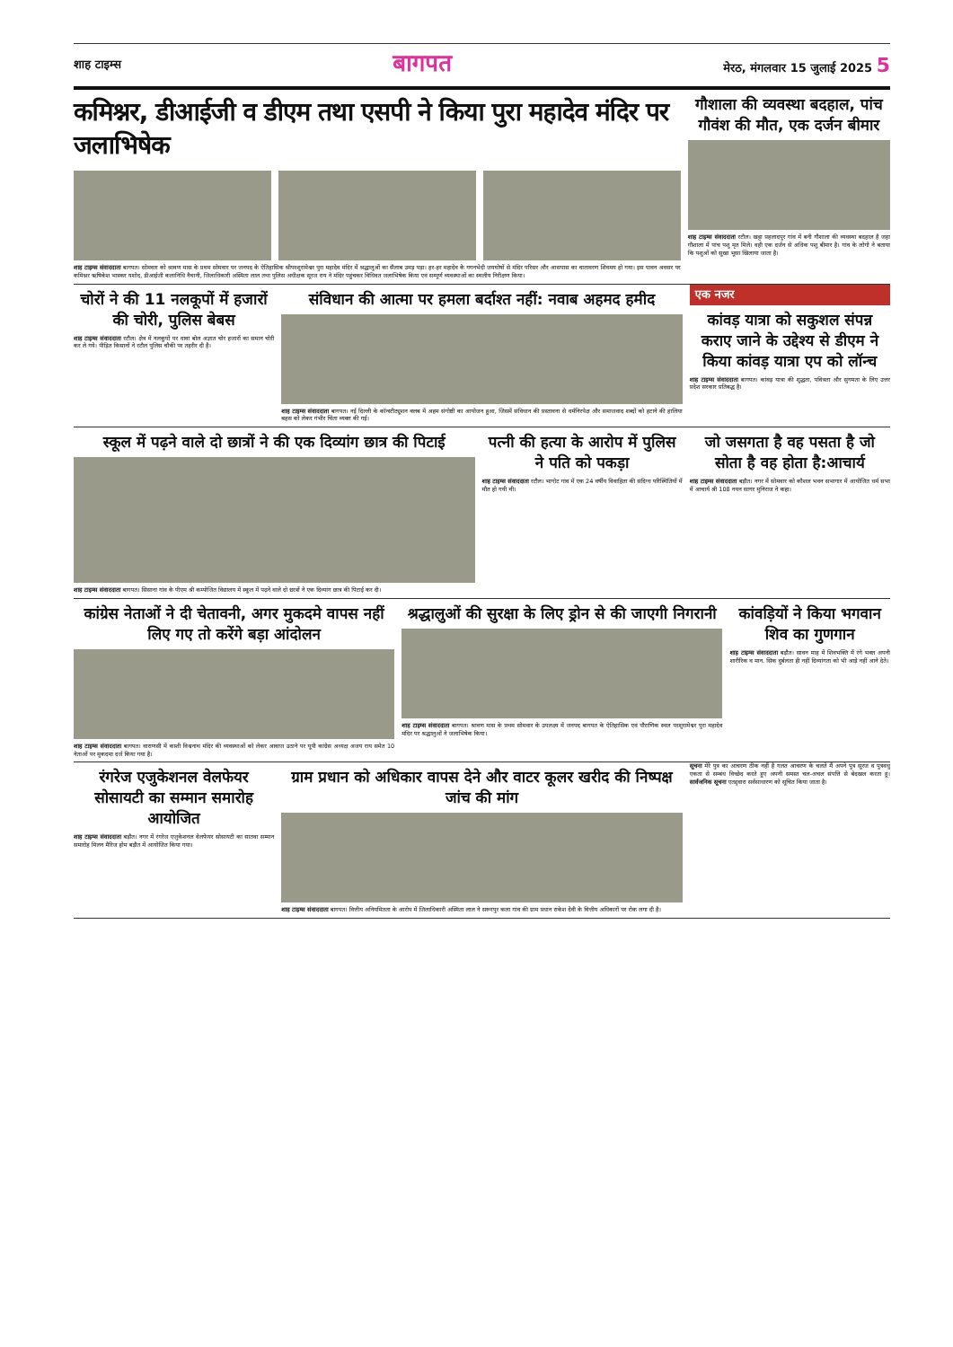शाह टाइम्स बागपत मेरठ, मंगलवार 15 जुलाई 2025 5
कमिश्नर, डीआईजी व डीएम तथा एसपी ने किया पुरा महादेव मंदिर पर जलाभिषेक
शाह टाइम्स संवाददाता बागपत। सोमवार को श्रावण मास के प्रथम सोमवार पर जनपद के ऐतिहासिक श्रीपरशुरामेश्वर पुरा महादेव मंदिर में श्रद्धालुओं का सैलाब उमड़ पड़ा। हर-हर महादेव के गगनभेदी जयघोषों से मंदिर परिसर और आसपास का वातावरण शिवमय हो गया। इस पावन अवसर पर कमिश्नर ऋषिकेश भास्कर यशोद, डीआईजी कलानिधि नैथानी, जिलाधिकारी अस्मिता लाल तथा पुलिस अधीक्षक सूरज राय ने मंदिर पहुंचकर विधिवत जलाभिषेक किया एवं सम्पूर्ण व्यवस्थाओं का स्थलीय निरीक्षण किया।
गौशाला की व्यवस्था बदहाल, पांच गौवंश की मौत, एक दर्जन बीमार
शाह टाइम्स संवाददाता रटौल। खट्टा प्रहलादपुर गांव में बनी गौशाला की व्यवस्था बदहाल है जहा गौशाला में पांच पशु मृत मिले। वही एक दर्जन से अधिक पशु बीमार है। गांव के लोगो ने बताया कि पशुओं को सूखा भूसा खिलाया जाता है।
चोरों ने की 11 नलकूपों में हजारों की चोरी, पुलिस बेबस
शाह टाइम्स संवाददाता रटौल। क्षेत्र में नलकूपों पर धावा बोल अज्ञात चोर हजारों का समान चोरी कर ले गये। पीड़ित किसानों ने रटौल पुलिस चौकी पर तहरीर दी है।
संविधान की आत्मा पर हमला बर्दाश्त नहीं: नवाब अहमद हमीद
शाह टाइम्स संवाददाता बागपत। नई दिल्ली के कॉन्स्टीट्यूशन क्लब में अहम संगोष्ठी का आयोजन हुआ, जिसमें संविधान की प्रस्तावना से धर्मनिरपेक्ष और समाजवाद शब्दों को हटाने की हालिया बहस को लेकर गंभीर चिंता व्यक्त की गई।
एक नजर
कांवड़ यात्रा को सकुशल संपन्न कराए जाने के उद्देश्य से डीएम ने किया कांवड़ यात्रा एप को लॉन्च
शाह टाइम्स संवाददाता बागपत। कांवड़ यात्रा की शुद्धता, पवित्रता और सुगमता के लिए उत्तर प्रदेश सरकार प्रतिबद्ध है।
स्कूल में पढ़ने वाले दो छात्रों ने की एक दिव्यांग छात्र की पिटाई
शाह टाइम्स संवाददाता बागपत। सिसाना गांव के पीएम श्री कम्पोजित विद्यालय में स्कूल में पढ़ने वाले दो छात्रों ने एक दिव्यांग छात्र की पिटाई कर दी।
पत्नी की हत्या के आरोप में पुलिस ने पति को पकड़ा
शाह टाइम्स संवाददाता रटौल। भागोट गांव में एक 24 वर्षीय विवाहिता की संदिग्ध परिस्थितियों में मौत हो गयी थी।
जो जसगता है वह पसता है जो सोता है वह होता है:आचार्य
शाह टाइम्स संवाददाता बड़ौत। नगर में सोमवार को कौशल भवन सभागार में आयोजित धर्म सभा में आचार्य श्री 108 नयन सागर मुनिराज ने कहा।
कांग्रेस नेताओं ने दी चेतावनी, अगर मुकदमे वापस नहीं लिए गए तो करेंगे बड़ा आंदोलन
शाह टाइम्स संवाददाता बागपत। वाराणसी में काशी विश्वनाथ मंदिर की व्यवस्थाओं को लेकर आवाज उठाने पर यूपी कांग्रेस अध्यक्ष अजय राय समेत 10 नेताओं पर मुकदमा दर्ज किया गया है।
श्रद्धालुओं की सुरक्षा के लिए ड्रोन से की जाएगी निगरानी
शाह टाइम्स संवाददाता बागपत। श्रावण मास के प्रथम सोमवार के उपलक्ष्य में जनपद बागपत के ऐतिहासिक एवं पौराणिक स्थल परशुरामेश्वर पुरा महादेव मंदिर पर श्रद्धालुओं ने जलाभिषेक किया।
कांवड़ियों ने किया भगवान शिव का गुणगान
शाह टाइम्स संवाददाता बड़ौत। सावन माह में शिवभक्ति में रंगे भक्त अपनी शारीरिक व मान. सिक दुर्बलता ही नहीं दिव्यांगता को भी आड़े नहीं आने देते।
रंगरेज एजुकेशनल वेलफेयर सोसायटी का सम्मान समारोह आयोजित
शाह टाइम्स संवाददाता बड़ौत। नगर में रंगरेज एजुकेशनल वेलफेयर सोसायटी का सातवा सम्मान समारोह मिलन मैरिज होम बड़ौत में आयोजित किया गया।
ग्राम प्रधान को अधिकार वापस देने और वाटर कूलर खरीद की निष्पक्ष जांच की मांग
शाह टाइम्स संवाददाता बागपत। वित्तीय अनियमितता के आरोप में जिलाधिकारी अस्मिता लाल ने सरूरपुर कला गांव की ग्राम प्रधान राकेश देवी के वित्तीय अधिकारों पर रोक लगा दी है।
सूचना मेरे पुत्र का आचरण ठीक नहीं है गलत आचरण के चलते मैं अपने पुत्र सूरज व पुत्रवधु एकता से सम्बंध विच्छेद करते हुए अपनी समस्त चल-अचल संपत्ति से बेदखल करता हूं। सार्वजनिक सूचना एतद्द्वारा सर्वसाधारण को सूचित किया जाता है।